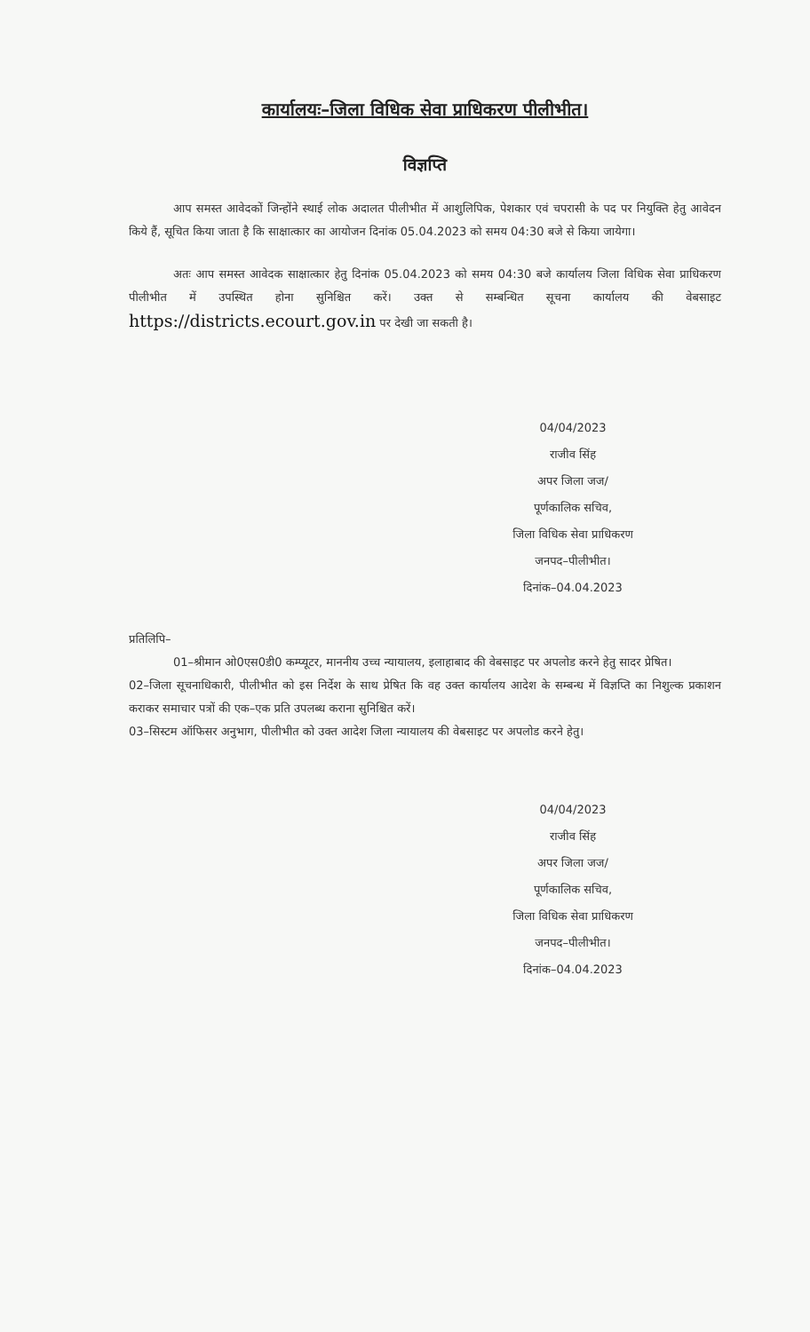कार्यालयः–जिला विधिक सेवा प्राधिकरण पीलीभीत।
विज्ञप्ति
आप समस्त आवेदकों जिन्होंने स्थाई लोक अदालत पीलीभीत में आशुलिपिक, पेशकार एवं चपरासी के पद पर नियुक्ति हेतु आवेदन किये हैं, सूचित किया जाता है कि साक्षात्कार का आयोजन दिनांक 05.04.2023 को समय 04:30 बजे से किया जायेगा।
अतः आप समस्त आवेदक साक्षात्कार हेतु दिनांक 05.04.2023 को समय 04:30 बजे कार्यालय जिला विधिक सेवा प्राधिकरण पीलीभीत में उपस्थित होना सुनिश्चित करें। उक्त से सम्बन्धित सूचना कार्यालय की वेबसाइट https://districts.ecourt.gov.in पर देखी जा सकती है।
04/04/2023
राजीव सिंह
अपर जिला जज/
पूर्णकालिक सचिव,
जिला विधिक सेवा प्राधिकरण
जनपद–पीलीभीत।
दिनांक–04.04.2023
प्रतिलिपि–
01–श्रीमान ओ0एस0डी0 कम्प्यूटर, माननीय उच्च न्यायालय, इलाहाबाद की वेबसाइट पर अपलोड करने हेतु सादर प्रेषित।
02–जिला सूचनाधिकारी, पीलीभीत को इस निर्देश के साथ प्रेषित कि वह उक्त कार्यालय आदेश के सम्बन्ध में विज्ञप्ति का निशुल्क प्रकाशन कराकर समाचार पत्रों की एक–एक प्रति उपलब्ध कराना सुनिश्चित करें।
03–सिस्टम ऑफिसर अनुभाग, पीलीभीत को उक्त आदेश जिला न्यायालय की वेबसाइट पर अपलोड करने हेतु।
04/04/2023
राजीव सिंह
अपर जिला जज/
पूर्णकालिक सचिव,
जिला विधिक सेवा प्राधिकरण
जनपद–पीलीभीत।
दिनांक–04.04.2023